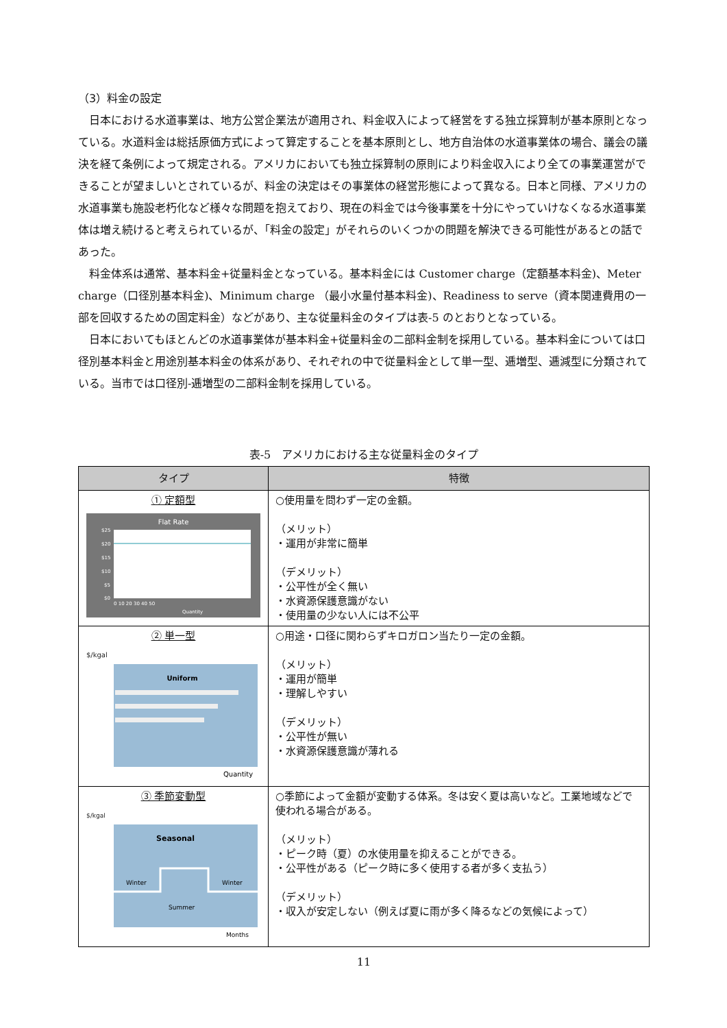（3）料金の設定
日本における水道事業は、地方公営企業法が適用され、料金収入によって経営をする独立採算制が基本原則となっている。水道料金は総括原価方式によって算定することを基本原則とし、地方自治体の水道事業体の場合、議会の議決を経て条例によって規定される。アメリカにおいても独立採算制の原則により料金収入により全ての事業運営ができることが望ましいとされているが、料金の決定はその事業体の経営形態によって異なる。日本と同様、アメリカの水道事業も施設老朽化など様々な問題を抱えており、現在の料金では今後事業を十分にやっていけなくなる水道事業体は増え続けると考えられているが、「料金の設定」がそれらのいくつかの問題を解決できる可能性があるとの話であった。
料金体系は通常、基本料金+従量料金となっている。基本料金には Customer charge（定額基本料金)、Meter charge（口径別基本料金)、Minimum charge （最小水量付基本料金)、Readiness to serve（資本関連費用の一部を回収するための固定料金）などがあり、主な従量料金のタイプは表-5 のとおりとなっている。
日本においてもほとんどの水道事業体が基本料金+従量料金の二部料金制を採用している。基本料金については口径別基本料金と用途別基本料金の体系があり、それぞれの中で従量料金として単一型、逓増型、逓減型に分類されている。当市では口径別-逓増型の二部料金制を採用している。
表-5　アメリカにおける主な従量料金のタイプ
| タイプ | 特徴 |
| --- | --- |
| ① 定額型 Flat Rate $25 $20 $15 $10 $5 $0 0 10 20 30 40 50 Quantity | ○使用量を問わず一定の金額。 （メリット） ・運用が非常に簡単 （デメリット） ・公平性が全く無い ・水資源保護意識がない ・使用量の少ない人には不公平 |
| ② 単一型 $/kgal Uniform Quantity | ○用途・口径に関わらずキロガロン当たり一定の金額。 （メリット） ・運用が簡単 ・理解しやすい （デメリット） ・公平性が無い ・水資源保護意識が薄れる |
| ③ 季節変動型 $/kgal Seasonal Winter Winter Summer Months | ○季節によって金額が変動する体系。冬は安く夏は高いなど。工業地域などで使われる場合がある。 （メリット） ・ピーク時（夏）の水使用量を抑えることができる。 ・公平性がある（ピーク時に多く使用する者が多く支払う） （デメリット） ・収入が安定しない（例えば夏に雨が多く降るなどの気候によって） |
11